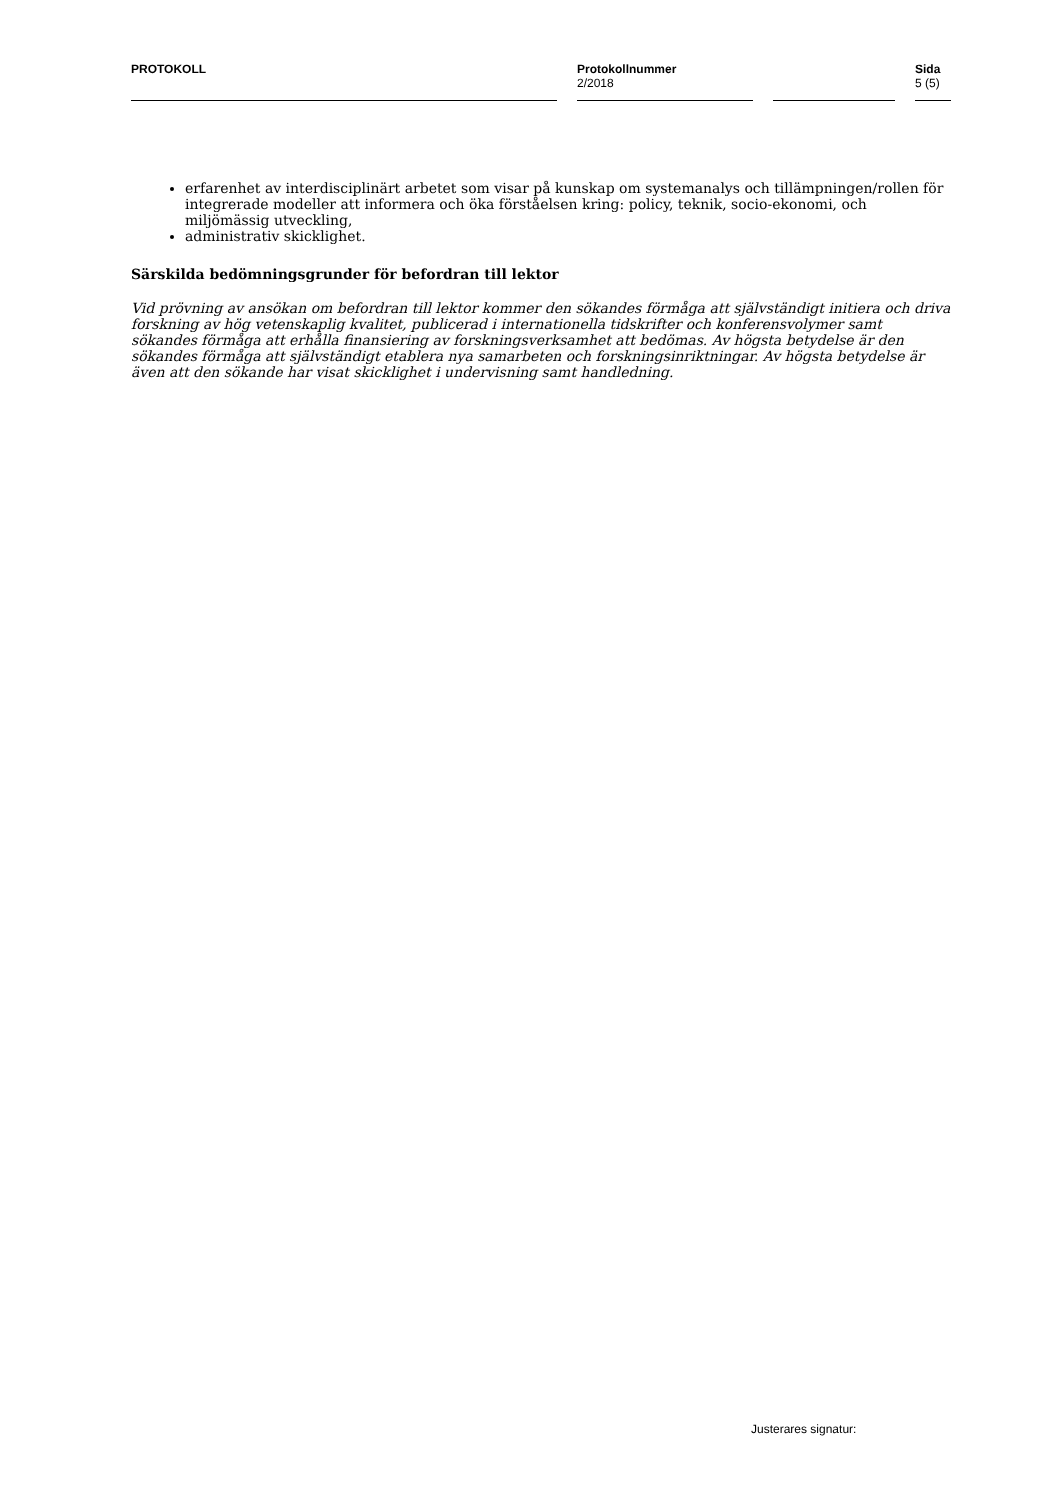PROTOKOLL Protokollnummer
2/2018
Sida
5 (5)
erfarenhet av interdisciplinärt arbetet som visar på kunskap om systemanalys och tillämpningen/rollen för integrerade modeller att informera och öka förståelsen kring: policy, teknik, socio-ekonomi, och miljömässig utveckling,
administrativ skicklighet.
Särskilda bedömningsgrunder för befordran till lektor
Vid prövning av ansökan om befordran till lektor kommer den sökandes förmåga att självständigt initiera och driva forskning av hög vetenskaplig kvalitet, publicerad i internationella tidskrifter och konferensvolymer samt sökandes förmåga att erhålla finansiering av forskningsverksamhet att bedömas. Av högsta betydelse är den sökandes förmåga att självständigt etablera nya samarbeten och forskningsinriktningar. Av högsta betydelse är även att den sökande har visat skicklighet i undervisning samt handledning.
Justerares signatur: